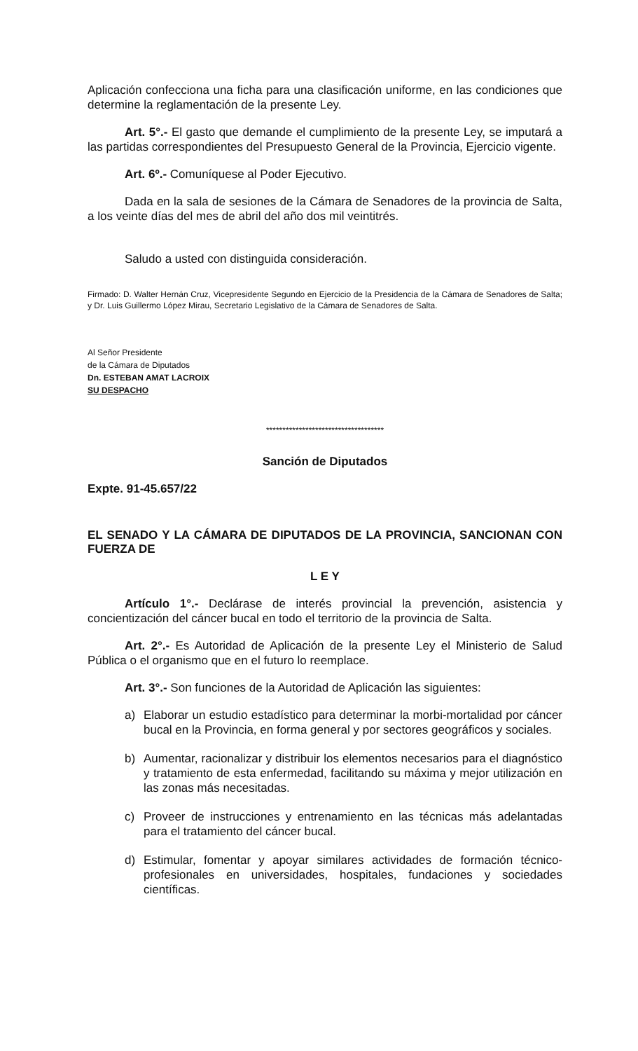Aplicación confecciona una ficha para una clasificación uniforme, en las condiciones que determine la reglamentación de la presente Ley.
Art. 5°.- El gasto que demande el cumplimiento de la presente Ley, se imputará a las partidas correspondientes del Presupuesto General de la Provincia, Ejercicio vigente.
Art. 6º.- Comuníquese al Poder Ejecutivo.
Dada en la sala de sesiones de la Cámara de Senadores de la provincia de Salta, a los veinte días del mes de abril del año dos mil veintitrés.
Saludo a usted con distinguida consideración.
Firmado: D. Walter Hernán Cruz, Vicepresidente Segundo en Ejercicio de la Presidencia de la Cámara de Senadores de Salta; y Dr. Luis Guillermo López Mirau, Secretario Legislativo de la Cámara de Senadores de Salta.
Al Señor Presidente
de la Cámara de Diputados
Dn. ESTEBAN AMAT LACROIX
SU DESPACHO
************************************
Sanción de Diputados
Expte. 91-45.657/22
EL SENADO Y LA CÁMARA DE DIPUTADOS DE LA PROVINCIA, SANCIONAN CON FUERZA DE
L E Y
Artículo 1°.- Declárase de interés provincial la prevención, asistencia y concientización del cáncer bucal en todo el territorio de la provincia de Salta.
Art. 2°.- Es Autoridad de Aplicación de la presente Ley el Ministerio de Salud Pública o el organismo que en el futuro lo reemplace.
Art. 3°.- Son funciones de la Autoridad de Aplicación las siguientes:
a) Elaborar un estudio estadístico para determinar la morbi-mortalidad por cáncer bucal en la Provincia, en forma general y por sectores geográficos y sociales.
b) Aumentar, racionalizar y distribuir los elementos necesarios para el diagnóstico y tratamiento de esta enfermedad, facilitando su máxima y mejor utilización en las zonas más necesitadas.
c) Proveer de instrucciones y entrenamiento en las técnicas más adelantadas para el tratamiento del cáncer bucal.
d) Estimular, fomentar y apoyar similares actividades de formación técnico-profesionales en universidades, hospitales, fundaciones y sociedades científicas.